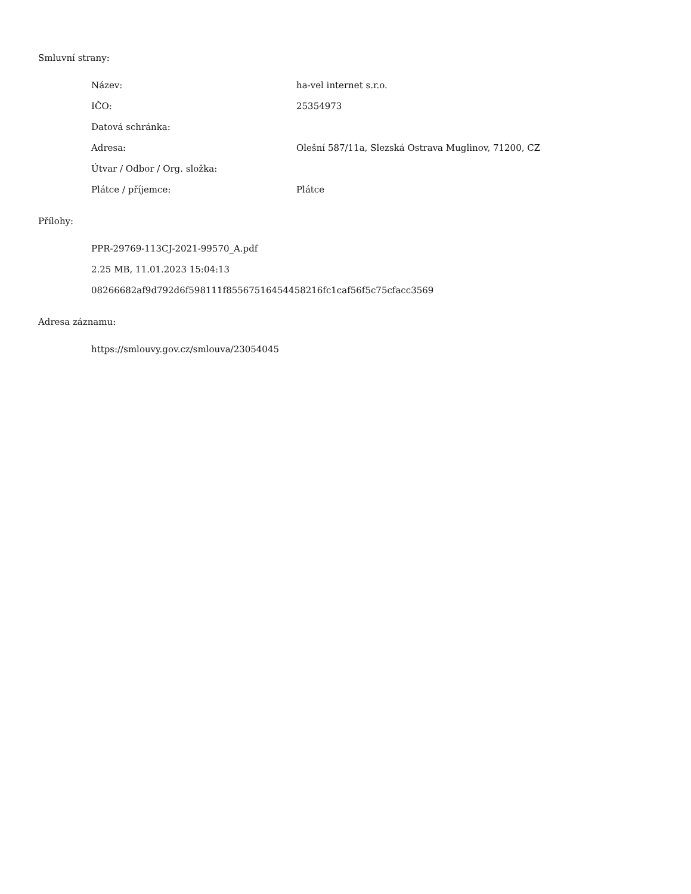Smluvní strany:
| Název: | ha-vel internet s.r.o. |
| IČO: | 25354973 |
| Datová schránka: | |
| Adresa: | Olešní 587/11a, Slezská Ostrava Muglinov, 71200, CZ |
| Útvar / Odbor / Org. složka: | |
| Plátce / příjemce: | Plátce |
Přílohy:
PPR-29769-113CJ-2021-99570_A.pdf
2.25 MB, 11.01.2023 15:04:13
08266682af9d792d6f598111f855675164544582​16fc1caf56f5c75cfacc3569
Adresa záznamu:
https://smlouvy.gov.cz/smlouva/23054045